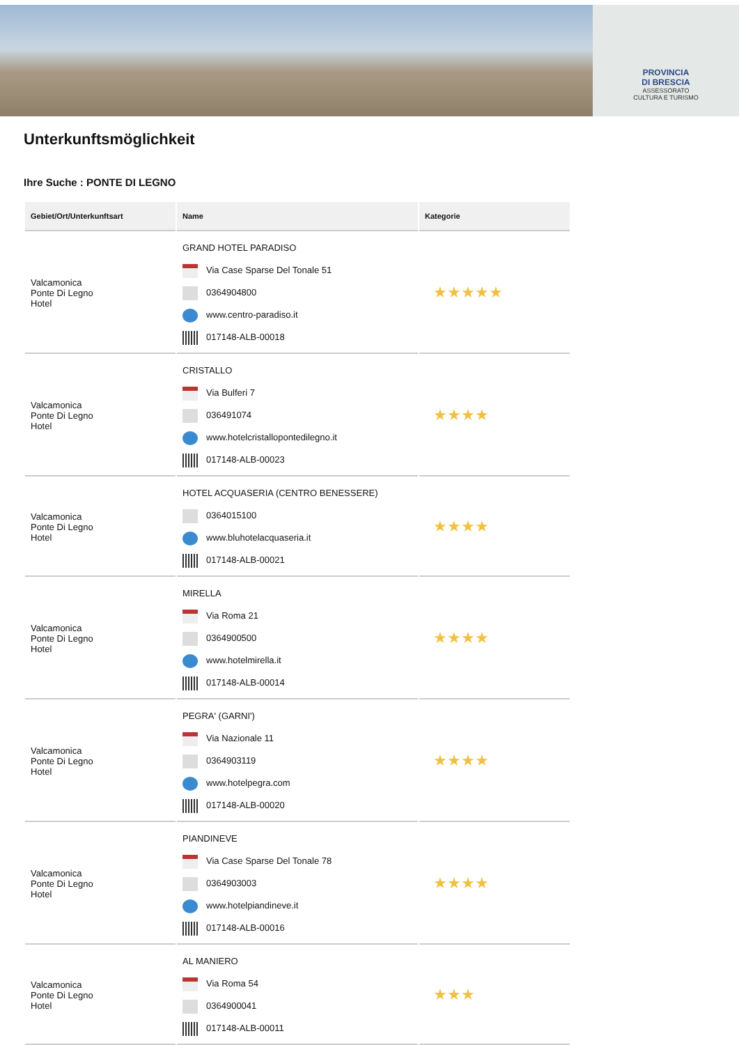PROVINCIA
DI BRESCIA
ASSESSORATO
CULTURA E TURISMO
Unterkunftsmöglichkeit
Ihre Suche : PONTE DI LEGNO
| Gebiet/Ort/Unterkunftsart | Name | Kategorie |
| --- | --- | --- |
| Valcamonica Ponte Di Legno Hotel | GRAND HOTEL PARADISO Via Case Sparse Del Tonale 51 0364904800 www.centro-paradiso.it 017148-ALB-00018 | ★★★★★ |
| Valcamonica Ponte Di Legno Hotel | CRISTALLO Via Bulferi 7 036491074 www.hotelcristallopontedilegno.it 017148-ALB-00023 | ★★★★ |
| Valcamonica Ponte Di Legno Hotel | HOTEL ACQUASERIA (CENTRO BENESSERE) 0364015100 www.bluhotelacquaseria.it 017148-ALB-00021 | ★★★★ |
| Valcamonica Ponte Di Legno Hotel | MIRELLA Via Roma 21 0364900500 www.hotelmirella.it 017148-ALB-00014 | ★★★★ |
| Valcamonica Ponte Di Legno Hotel | PEGRA' (GARNI') Via Nazionale 11 0364903119 www.hotelpegra.com 017148-ALB-00020 | ★★★★ |
| Valcamonica Ponte Di Legno Hotel | PIANDINEVE Via Case Sparse Del Tonale 78 0364903003 www.hotelpiandineve.it 017148-ALB-00016 | ★★★★ |
| Valcamonica Ponte Di Legno Hotel | AL MANIERO Via Roma 54 0364900041 017148-ALB-00011 | ★★★ |